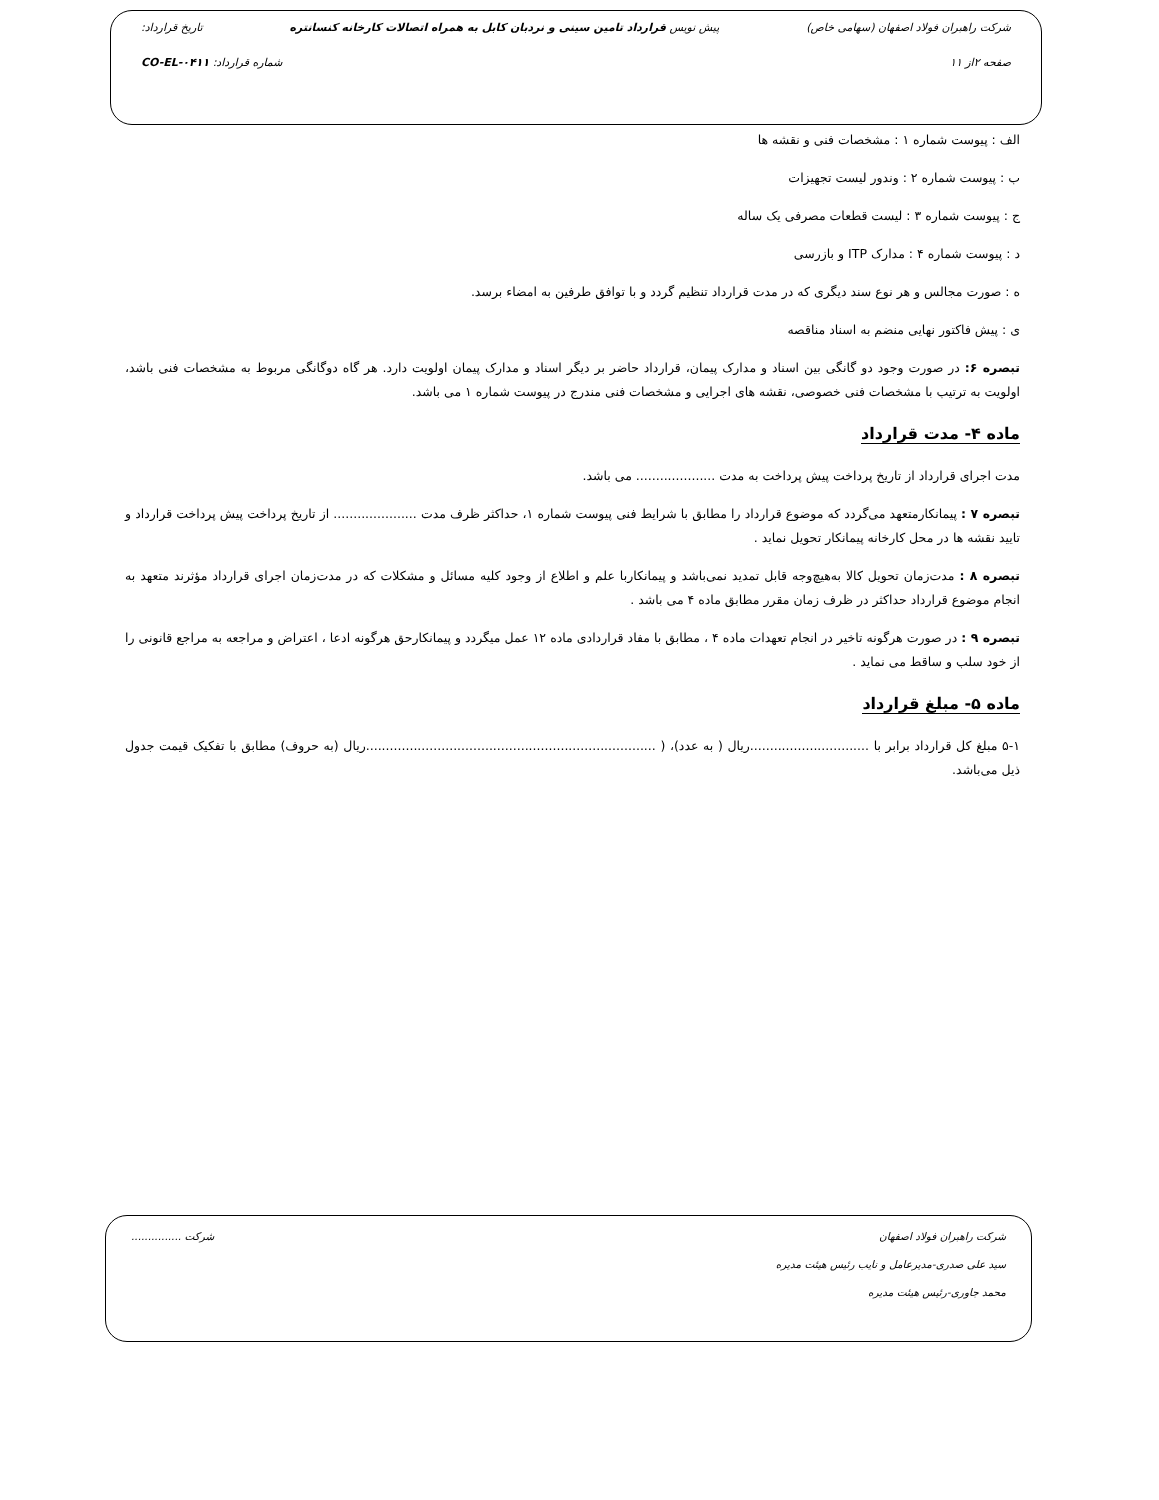شرکت راهبران فولاد اصفهان (سهامی خاص) پیش نویس قرارداد تامین سینی و نردبان کابل به همراه اتصالات کارخانه کنسانتره تاریخ قرارداد:
صفحه ۲از ۱۱ شماره قرارداد: CO-EL-۰۴۱۱
الف : پیوست شماره ۱ : مشخصات فنی و نقشه ها
ب : پیوست شماره ۲ : وندور لیست تجهیزات
ج : پیوست شماره ۳ : لیست قطعات مصرفی یک ساله
د : پیوست شماره ۴ : مدارک ITP و بازرسی
ه : صورت مجالس و هر نوع سند دیگری که در مدت قرارداد تنظیم گردد و با توافق طرفین به امضاء برسد.
ی : پیش فاکتور نهایی منضم به اسناد مناقصه
تبصره ۶: در صورت وجود دو گانگی بین اسناد و مدارک پیمان، قرارداد حاضر بر دیگر اسناد و مدارک پیمان اولویت دارد. هر گاه دوگانگی مربوط به مشخصات فنی باشد، اولویت به ترتیب با مشخصات فنی خصوصی، نقشه های اجرایی و مشخصات فنی مندرج در پیوست شماره ۱ می باشد.
ماده ۴- مدت قرارداد
مدت اجرای قرارداد از تاریخ پرداخت پیش پرداخت به مدت .................... می باشد.
تبصره ۷ : پیمانکارمتعهد می‌گردد که موضوع قرارداد را مطابق با شرایط فنی پیوست شماره ۱، حداکثر ظرف مدت ..................... از تاریخ پرداخت پیش پرداخت قرارداد و تایید نقشه ها در محل کارخانه پیمانکار تحویل نماید .
تبصره ۸ : مدت‌زمان تحویل کالا به‌هیچ‌وجه قابل تمدید نمی‌باشد و پیمانکاربا علم و اطلاع از وجود کلیه مسائل و مشکلات که در مدت‌زمان اجرای قرارداد مؤثرند متعهد به انجام موضوع قرارداد حداکثر در ظرف زمان مقرر مطابق ماده ۴ می باشد .
تبصره ۹ : در صورت هرگونه تاخیر در انجام تعهدات ماده ۴ ، مطابق با مفاد قراردادی ماده ۱۲ عمل میگردد و پیمانکارحق هرگونه ادعا ، اعتراض و مراجعه به مراجع قانونی را از خود سلب و ساقط می نماید .
ماده ۵- مبلغ قرارداد
۵-۱ مبلغ کل قرارداد برابر با ..............................ریال ( به عدد)، ( .........................................................................ریال (به حروف) مطابق با تفکیک قیمت جدول ذیل می‌باشد.
شرکت راهبران فولاد اصفهان شرکت ...............
سید علی صدری-مدیرعامل و نایب رئیس هیئت مدیره
محمد جاوری-رئیس هیئت مدیره